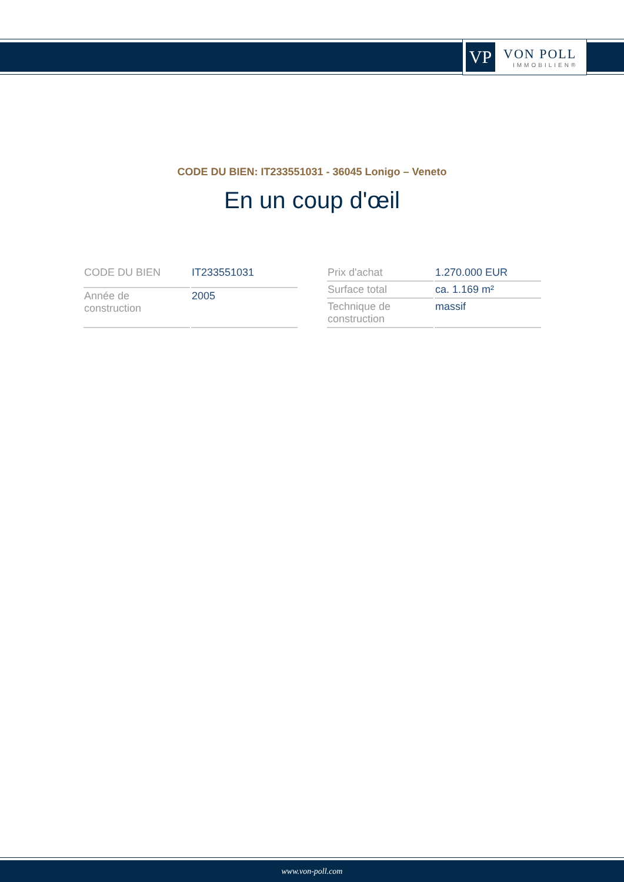VP
VON POLL
IMMOBILIEN®
CODE DU BIEN: IT233551031 - 36045 Lonigo – Veneto
En un coup d'œil
| CODE DU BIEN | IT233551031 |
| Année de construction | 2005 |
| Prix d'achat | 1.270.000 EUR |
| Surface total | ca. 1.169 m² |
| Technique de construction | massif |
www.von-poll.com